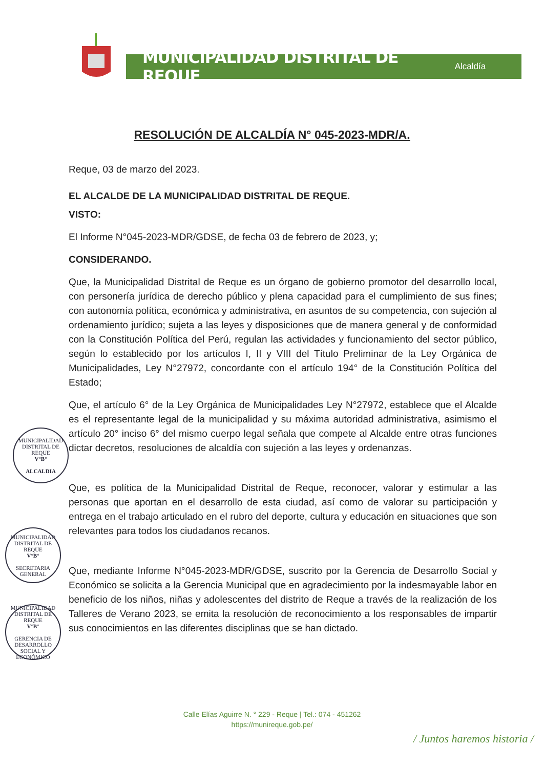MUNICIPALIDAD DISTRITAL DE REQUE Alcaldía
RESOLUCIÓN DE ALCALDÍA N° 045-2023-MDR/A.
Reque, 03 de marzo del 2023.
EL ALCALDE DE LA MUNICIPALIDAD DISTRITAL DE REQUE.
VISTO:
El Informe N°045-2023-MDR/GDSE, de fecha 03 de febrero de 2023, y;
CONSIDERANDO.
Que, la Municipalidad Distrital de Reque es un órgano de gobierno promotor del desarrollo local, con personería jurídica de derecho público y plena capacidad para el cumplimiento de sus fines; con autonomía política, económica y administrativa, en asuntos de su competencia, con sujeción al ordenamiento jurídico; sujeta a las leyes y disposiciones que de manera general y de conformidad con la Constitución Política del Perú, regulan las actividades y funcionamiento del sector público, según lo establecido por los artículos I, II y VIII del Título Preliminar de la Ley Orgánica de Municipalidades, Ley N°27972, concordante con el artículo 194° de la Constitución Política del Estado;
Que, el artículo 6° de la Ley Orgánica de Municipalidades Ley N°27972, establece que el Alcalde es el representante legal de la municipalidad y su máxima autoridad administrativa, asimismo el artículo 20° inciso 6° del mismo cuerpo legal señala que compete al Alcalde entre otras funciones dictar decretos, resoluciones de alcaldía con sujeción a las leyes y ordenanzas.
Que, es política de la Municipalidad Distrital de Reque, reconocer, valorar y estimular a las personas que aportan en el desarrollo de esta ciudad, así como de valorar su participación y entrega en el trabajo articulado en el rubro del deporte, cultura y educación en situaciones que son relevantes para todos los ciudadanos recanos.
Que, mediante Informe N°045-2023-MDR/GDSE, suscrito por la Gerencia de Desarrollo Social y Económico se solicita a la Gerencia Municipal que en agradecimiento por la indesmayable labor en beneficio de los niños, niñas y adolescentes del distrito de Reque a través de la realización de los Talleres de Verano 2023, se emita la resolución de reconocimiento a los responsables de impartir sus conocimientos en las diferentes disciplinas que se han dictado.
MUNICIPALIDAD DISTRITAL DE REQUE
V°B°
ALCALDIA
MUNICIPALIDAD DISTRITAL DE REQUE
V°B°
SECRETARIA GENERAL
MUNICIPALIDAD DISTRITAL DE REQUE
V°B°
GERENCIA DE DESARROLLO SOCIAL Y ECONÓMICO
Calle Elías Aguirre N. ° 229 - Reque | Tel.: 074 - 451262
https://munireque.gob.pe/
/ Juntos haremos historia /